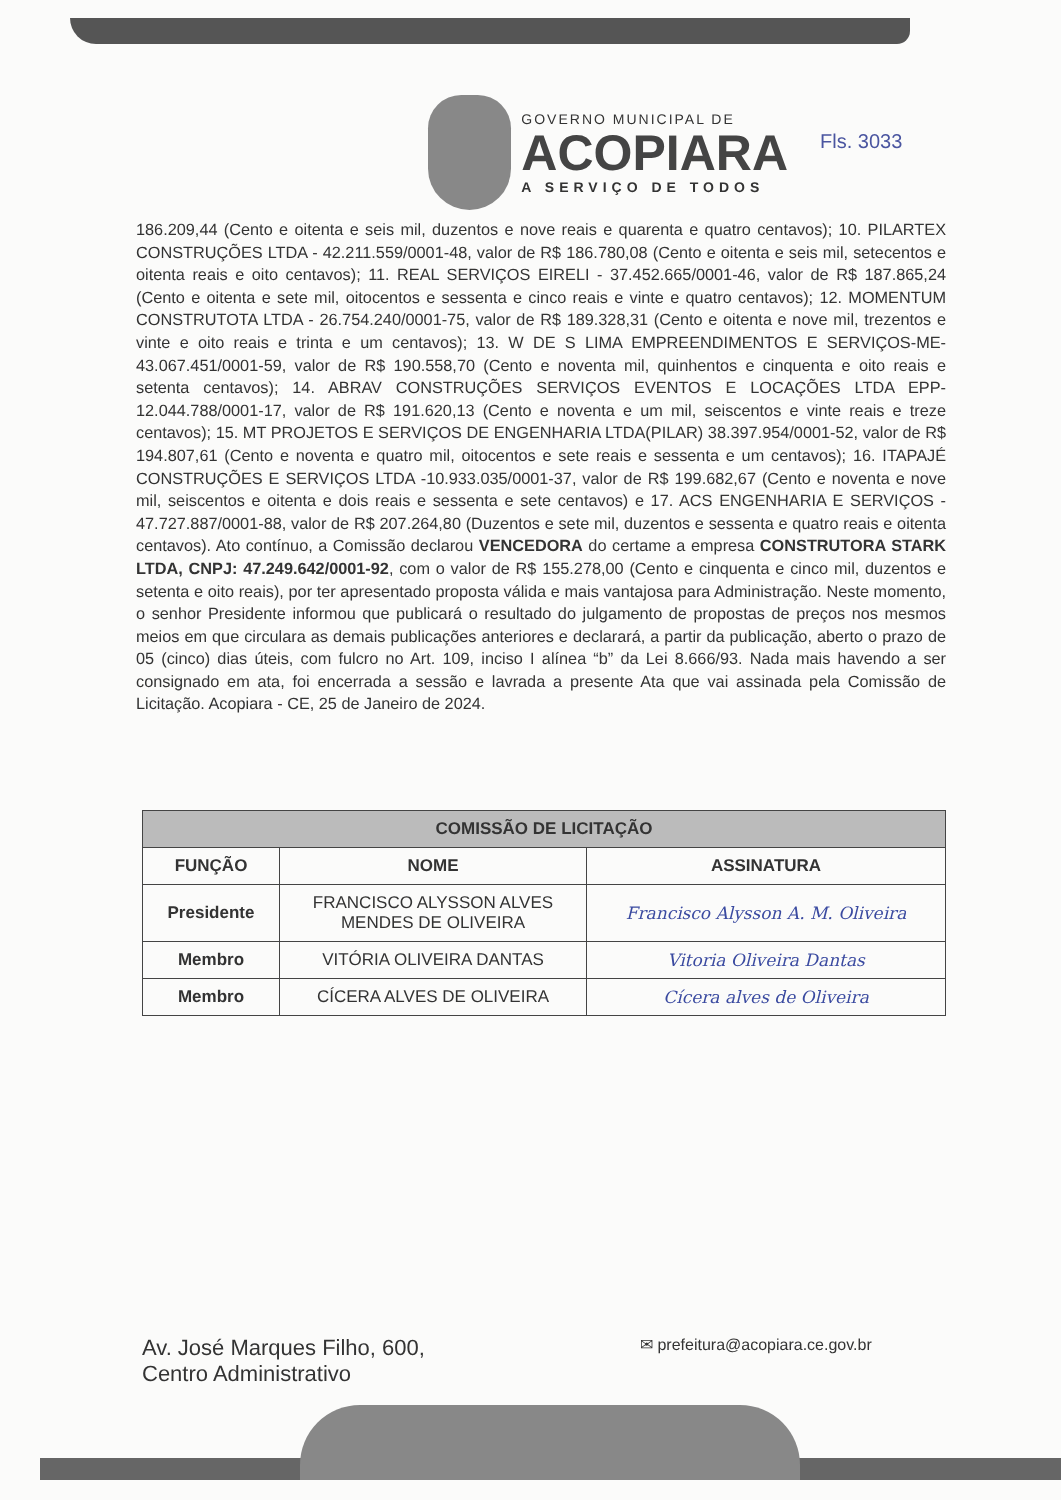GOVERNO MUNICIPAL DE
ACOPIARA
A SERVIÇO DE TODOS
Fls. 3033
186.209,44 (Cento e oitenta e seis mil, duzentos e nove reais e quarenta e quatro centavos); 10. PILARTEX CONSTRUÇÕES LTDA - 42.211.559/0001-48, valor de R$ 186.780,08 (Cento e oitenta e seis mil, setecentos e oitenta reais e oito centavos); 11. REAL SERVIÇOS EIRELI - 37.452.665/0001-46, valor de R$ 187.865,24 (Cento e oitenta e sete mil, oitocentos e sessenta e cinco reais e vinte e quatro centavos); 12. MOMENTUM CONSTRUTOTA LTDA - 26.754.240/0001-75, valor de R$ 189.328,31 (Cento e oitenta e nove mil, trezentos e vinte e oito reais e trinta e um centavos); 13. W DE S LIMA EMPREENDIMENTOS E SERVIÇOS-ME- 43.067.451/0001-59, valor de R$ 190.558,70 (Cento e noventa mil, quinhentos e cinquenta e oito reais e setenta centavos); 14. ABRAV CONSTRUÇÕES SERVIÇOS EVENTOS E LOCAÇÕES LTDA EPP- 12.044.788/0001-17, valor de R$ 191.620,13 (Cento e noventa e um mil, seiscentos e vinte reais e treze centavos); 15. MT PROJETOS E SERVIÇOS DE ENGENHARIA LTDA(PILAR) 38.397.954/0001-52, valor de R$ 194.807,61 (Cento e noventa e quatro mil, oitocentos e sete reais e sessenta e um centavos); 16. ITAPAJÉ CONSTRUÇÕES E SERVIÇOS LTDA -10.933.035/0001-37, valor de R$ 199.682,67 (Cento e noventa e nove mil, seiscentos e oitenta e dois reais e sessenta e sete centavos) e 17. ACS ENGENHARIA E SERVIÇOS - 47.727.887/0001-88, valor de R$ 207.264,80 (Duzentos e sete mil, duzentos e sessenta e quatro reais e oitenta centavos). Ato contínuo, a Comissão declarou VENCEDORA do certame a empresa CONSTRUTORA STARK LTDA, CNPJ: 47.249.642/0001-92, com o valor de R$ 155.278,00 (Cento e cinquenta e cinco mil, duzentos e setenta e oito reais), por ter apresentado proposta válida e mais vantajosa para Administração. Neste momento, o senhor Presidente informou que publicará o resultado do julgamento de propostas de preços nos mesmos meios em que circulara as demais publicações anteriores e declarará, a partir da publicação, aberto o prazo de 05 (cinco) dias úteis, com fulcro no Art. 109, inciso I alínea “b” da Lei 8.666/93. Nada mais havendo a ser consignado em ata, foi encerrada a sessão e lavrada a presente Ata que vai assinada pela Comissão de Licitação. Acopiara - CE, 25 de Janeiro de 2024.
| COMISSÃO DE LICITAÇÃO | | |
| --- | --- | --- |
| FUNÇÃO | NOME | ASSINATURA |
| Presidente | FRANCISCO ALYSSON ALVES MENDES DE OLIVEIRA | Francisco Alysson A. M. Oliveira |
| Membro | VITÓRIA OLIVEIRA DANTAS | Vitoria Oliveira Dantas |
| Membro | CÍCERA ALVES DE OLIVEIRA | Cícera alves de Oliveira |
Av. José Marques Filho, 600,
Centro Administrativo
✉ prefeitura@acopiara.ce.gov.br